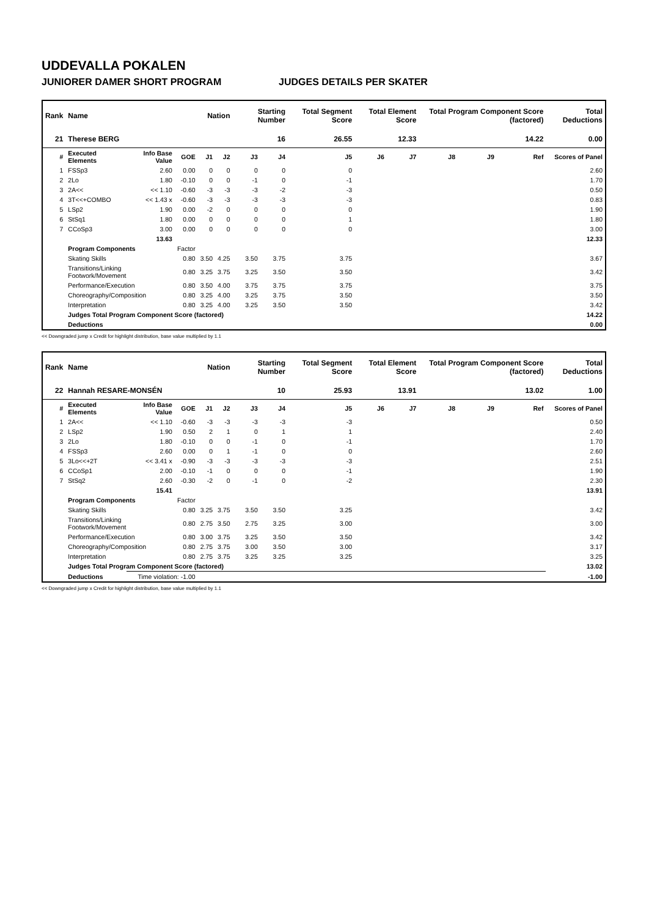UDDEVALLA POKALEN
JUNIORER DAMER SHORT PROGRAM JUDGES DETAILS PER SKATER
| Rank | Name | | | Nation | | Starting Number | | Total Segment Score | Total Element Score | | Total Program Component Score (factored) | | | Total Deductions |
| --- | --- | --- | --- | --- | --- | --- | --- | --- | --- | --- | --- | --- | --- | --- |
| 21 | Therese BERG | | | | | 16 | | 26.55 | 12.33 | | 14.22 | | | 0.00 |
| # | Executed Elements | Info Base Value | GOE | J1 | J2 | J3 | J4 | J5 | J6 | J7 | J8 | J9 | Ref | Scores of Panel |
| 1 | FSSp3 | 2.60 | 0.00 | 0 | 0 | 0 | 0 | 0 | | | | | | 2.60 |
| 2 | 2Lo | 1.80 | -0.10 | 0 | 0 | -1 | 0 | -1 | | | | | | 1.70 |
| 3 | 2A<< | << 1.10 | -0.60 | -3 | -3 | -3 | -2 | -3 | | | | | | 0.50 |
| 4 | 3T<<+COMBO | << 1.43 x | -0.60 | -3 | -3 | -3 | -3 | -3 | | | | | | 0.83 |
| 5 | LSp2 | 1.90 | 0.00 | -2 | 0 | 0 | 0 | 0 | | | | | | 1.90 |
| 6 | StSq1 | 1.80 | 0.00 | 0 | 0 | 0 | 0 | 1 | | | | | | 1.80 |
| 7 | CCoSp3 | 3.00 | 0.00 | 0 | 0 | 0 | 0 | 0 | | | | | | 3.00 |
| | | 13.63 | | | | | | | | | | | | 12.33 |
| | Program Components | | Factor | | | | | | | | | | | |
| | Skating Skills | | 0.80 | 3.50 | 4.25 | 3.50 | 3.75 | 3.75 | | | | | | 3.67 |
| | Transitions/Linking Footwork/Movement | | 0.80 | 3.25 | 3.75 | 3.25 | 3.50 | 3.50 | | | | | | 3.42 |
| | Performance/Execution | | 0.80 | 3.50 | 4.00 | 3.75 | 3.75 | 3.75 | | | | | | 3.75 |
| | Choreography/Composition | | 0.80 | 3.25 | 4.00 | 3.25 | 3.75 | 3.50 | | | | | | 3.50 |
| | Interpretation | | 0.80 | 3.25 | 4.00 | 3.25 | 3.50 | 3.50 | | | | | | 3.42 |
| | Judges Total Program Component Score (factored) | | | | | | | | | | | | | 14.22 |
| | Deductions | | | | | | | | | | | | | 0.00 |
<< Downgraded jump x Credit for highlight distribution, base value multiplied by 1.1
| Rank | Name | | | Nation | | Starting Number | | Total Segment Score | Total Element Score | | Total Program Component Score (factored) | | | Total Deductions |
| --- | --- | --- | --- | --- | --- | --- | --- | --- | --- | --- | --- | --- | --- | --- |
| 22 | Hannah RESARE-MONSÉN | | | | | 10 | | 25.93 | 13.91 | | 13.02 | | | 1.00 |
| # | Executed Elements | Info Base Value | GOE | J1 | J2 | J3 | J4 | J5 | J6 | J7 | J8 | J9 | Ref | Scores of Panel |
| 1 | 2A<< | << 1.10 | -0.60 | -3 | -3 | -3 | -3 | -3 | | | | | | 0.50 |
| 2 | LSp2 | 1.90 | 0.50 | 2 | 1 | 0 | 1 | 1 | | | | | | 2.40 |
| 3 | 2Lo | 1.80 | -0.10 | 0 | 0 | -1 | 0 | -1 | | | | | | 1.70 |
| 4 | FSSp3 | 2.60 | 0.00 | 0 | 1 | -1 | 0 | 0 | | | | | | 2.60 |
| 5 | 3Lo<<+2T | << 3.41 x | -0.90 | -3 | -3 | -3 | -3 | -3 | | | | | | 2.51 |
| 6 | CCoSp1 | 2.00 | -0.10 | -1 | 0 | 0 | 0 | -1 | | | | | | 1.90 |
| 7 | StSq2 | 2.60 | -0.30 | -2 | 0 | -1 | 0 | -2 | | | | | | 2.30 |
| | | 15.41 | | | | | | | | | | | | 13.91 |
| | Program Components | | Factor | | | | | | | | | | | |
| | Skating Skills | | 0.80 | 3.25 | 3.75 | 3.50 | 3.50 | 3.25 | | | | | | 3.42 |
| | Transitions/Linking Footwork/Movement | | 0.80 | 2.75 | 3.50 | 2.75 | 3.25 | 3.00 | | | | | | 3.00 |
| | Performance/Execution | | 0.80 | 3.00 | 3.75 | 3.25 | 3.50 | 3.50 | | | | | | 3.42 |
| | Choreography/Composition | | 0.80 | 2.75 | 3.75 | 3.00 | 3.50 | 3.00 | | | | | | 3.17 |
| | Interpretation | | 0.80 | 2.75 | 3.75 | 3.25 | 3.25 | 3.25 | | | | | | 3.25 |
| | Judges Total Program Component Score (factored) | | | | | | | | | | | | | 13.02 |
| | Deductions | Time violation: -1.00 | | | | | | | | | | | | -1.00 |
<< Downgraded jump x Credit for highlight distribution, base value multiplied by 1.1